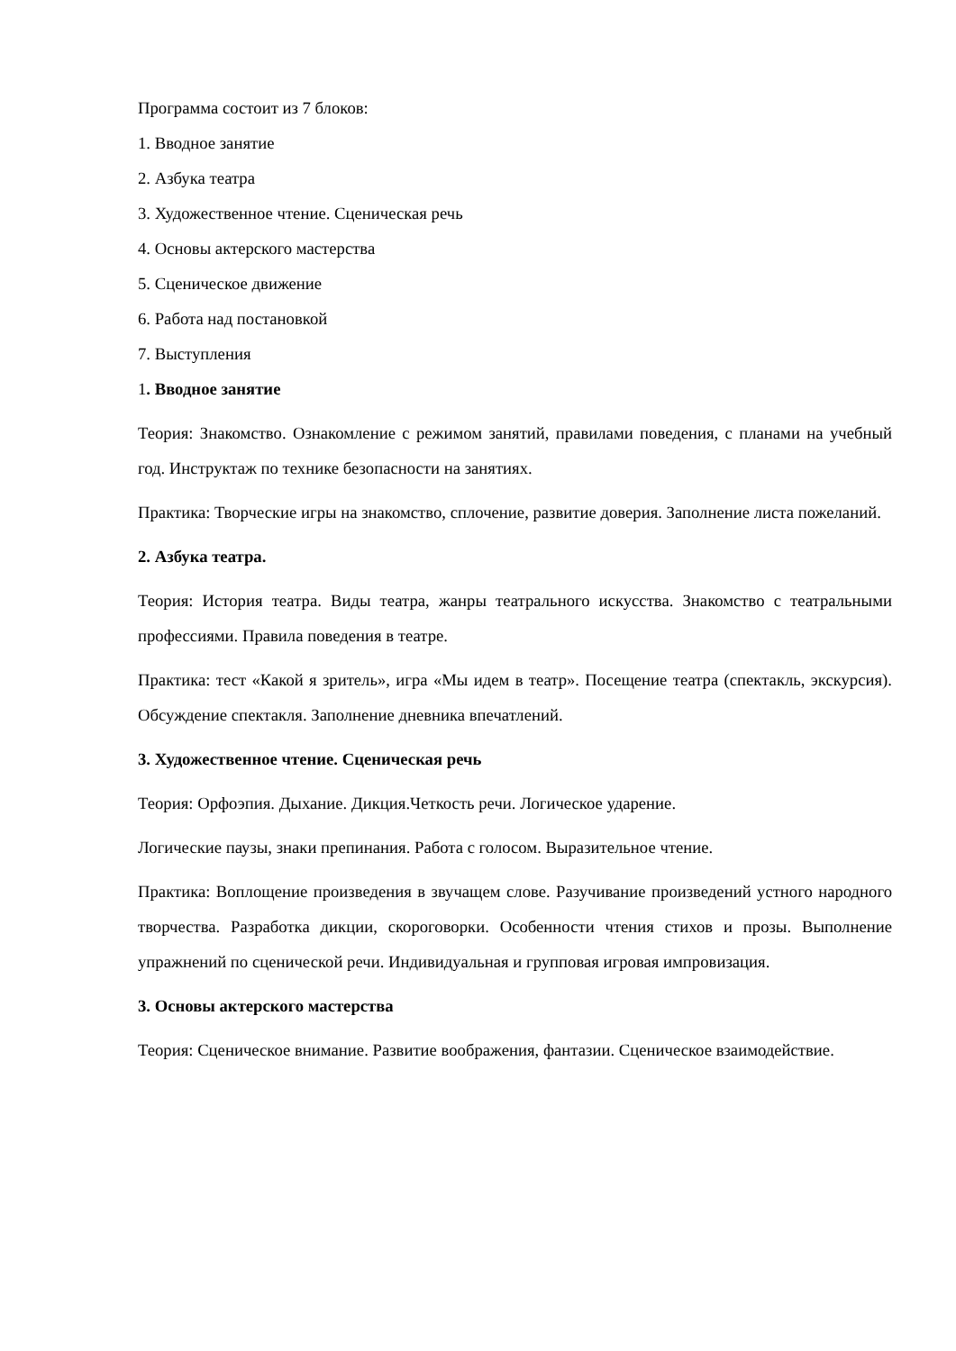Программа состоит из 7 блоков:
1. Вводное занятие
2. Азбука театра
3. Художественное чтение. Сценическая речь
4. Основы актерского мастерства
5. Сценическое движение
6. Работа над постановкой
7. Выступления
1. Вводное занятие
Теория: Знакомство. Ознакомление с режимом занятий, правилами поведения, с планами на учебный год. Инструктаж по технике безопасности на занятиях.
Практика: Творческие игры на знакомство, сплочение, развитие доверия. Заполнение листа пожеланий.
2. Азбука театра.
Теория: История театра. Виды театра, жанры театрального искусства. Знакомство с театральными профессиями. Правила поведения в театре.
Практика: тест «Какой я зритель», игра «Мы идем в театр». Посещение театра (спектакль, экскурсия). Обсуждение спектакля. Заполнение дневника впечатлений.
3. Художественное чтение. Сценическая речь
Теория: Орфоэпия. Дыхание. Дикция.Четкость речи. Логическое ударение.
Логические паузы, знаки препинания. Работа с голосом. Выразительное чтение.
Практика: Воплощение произведения в звучащем слове. Разучивание произведений устного народного творчества. Разработка дикции, скороговорки. Особенности чтения стихов и прозы. Выполнение упражнений по сценической речи. Индивидуальная и групповая игровая импровизация.
3. Основы актерского мастерства
Теория: Сценическое внимание. Развитие воображения, фантазии. Сценическое взаимодействие.